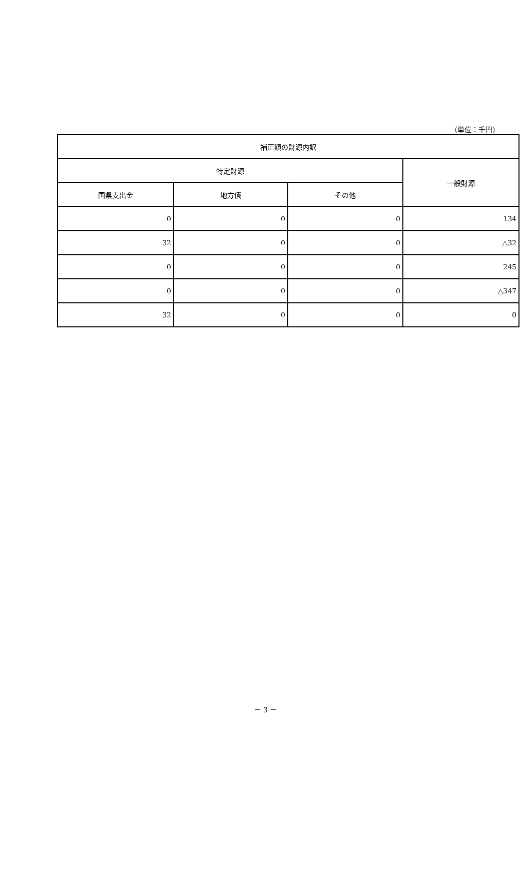（単位：千円）
| 補正額の財源内訳 | | | |
| --- | --- | --- | --- |
| 特定財源 | | | 一般財源 |
| 国県支出金 | 地方債 | その他 | |
| 0 | 0 | 0 | 134 |
| 32 | 0 | 0 | △32 |
| 0 | 0 | 0 | 245 |
| 0 | 0 | 0 | △347 |
| 32 | 0 | 0 | 0 |
－ 3 －